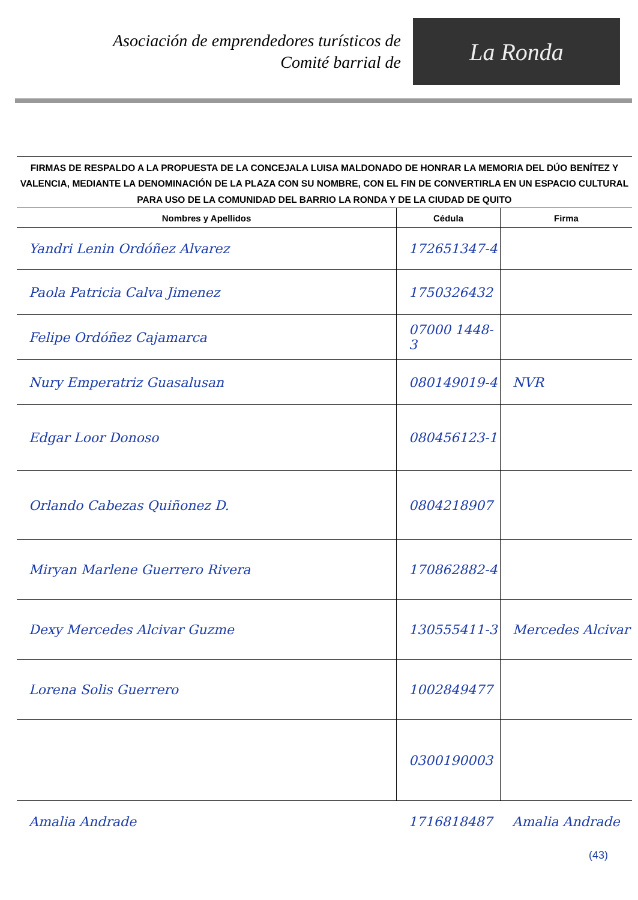Asociación de emprendedores turísticos de
Comité barrial de
La Ronda
FIRMAS DE RESPALDO A LA PROPUESTA DE LA CONCEJALA LUISA MALDONADO DE HONRAR LA MEMORIA DEL DÚO BENÍTEZ Y VALENCIA, MEDIANTE LA DENOMINACIÓN DE LA PLAZA CON SU NOMBRE, CON EL FIN DE CONVERTIRLA EN UN ESPACIO CULTURAL PARA USO DE LA COMUNIDAD DEL BARRIO LA RONDA Y DE LA CIUDAD DE QUITO
| Nombres y Apellidos | Cédula | Firma |
| --- | --- | --- |
| Yandri Lenin Ordóñez Alvarez | 172651347-4 | |
| Paola Patricia Calva Jimenez | 1750326432 | |
| Felipe Ordóñez Cajamarca | 07000 1448-3 | |
| Nury Emperatriz Guasalusan | 080149019-4 | NVR |
| Edgar Loor Donoso | 080456123-1 | |
| Orlando Cabezas Quiñonez D. | 0804218907 | |
| Miryan Marlene Guerrero Rivera | 170862882-4 | |
| Dexy Mercedes Alcivar Guzme | 130555411-3 | Mercedes Alcivar |
| Lorena Solis Guerrero | 1002849477 | |
| | 0300190003 | |
| Amalia Andrade | 1716818487 | Amalia Andrade |
(43)